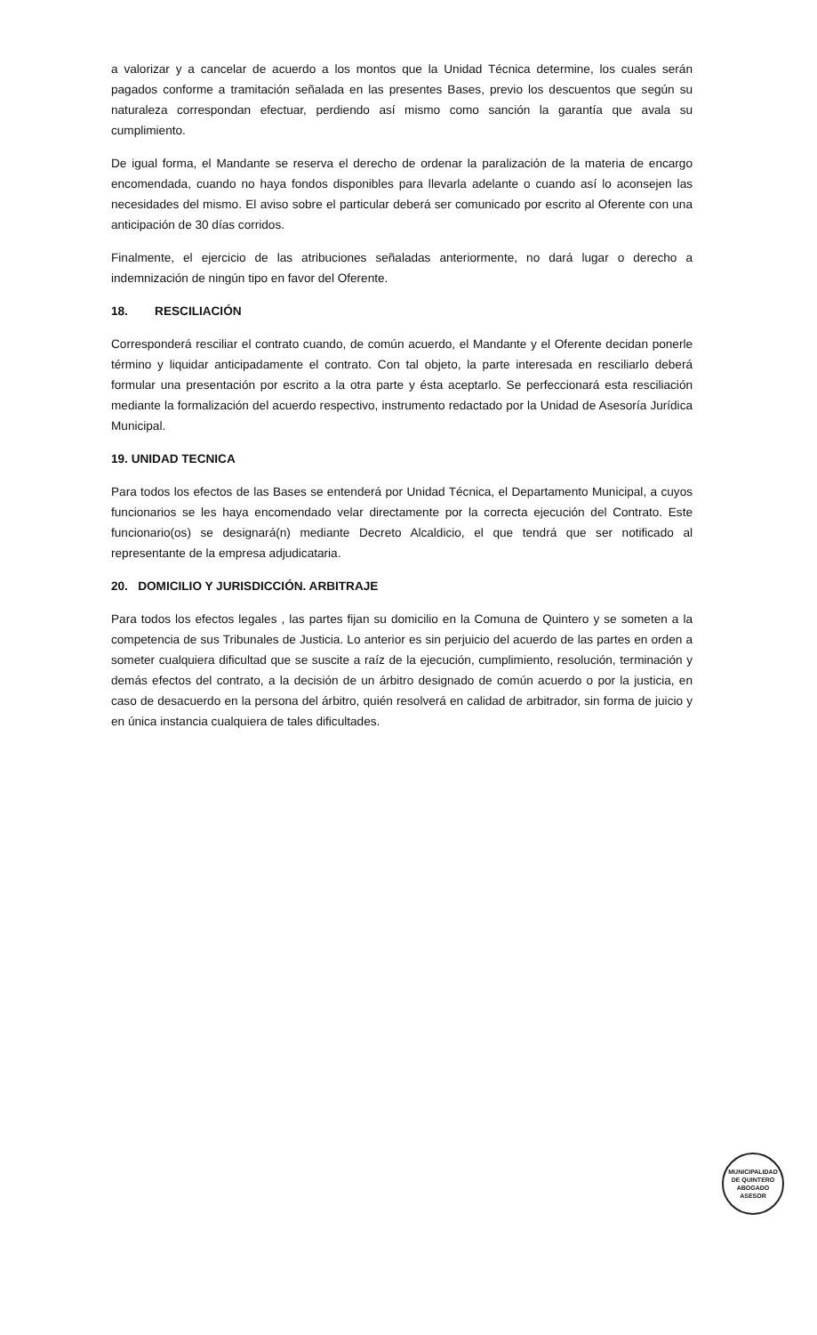a valorizar y a cancelar de acuerdo a los montos que la Unidad Técnica determine, los cuales serán pagados conforme a tramitación señalada en las presentes Bases, previo los descuentos que según su naturaleza correspondan efectuar, perdiendo así mismo como sanción la garantía que avala su cumplimiento.
De igual forma, el Mandante se reserva el derecho de ordenar la paralización de la materia de encargo encomendada, cuando no haya fondos disponibles para llevarla adelante o cuando así lo aconsejen las necesidades del mismo. El aviso sobre el particular deberá ser comunicado por escrito al Oferente con una anticipación de 30 días corridos.
Finalmente, el ejercicio de las atribuciones señaladas anteriormente, no dará lugar o derecho a indemnización de ningún tipo en favor del Oferente.
18. RESCILIACIÓN
Corresponderá resciliar el contrato cuando, de común acuerdo, el Mandante y el Oferente decidan ponerle término y liquidar anticipadamente el contrato. Con tal objeto, la parte interesada en resciliarlo deberá formular una presentación por escrito a la otra parte y ésta aceptarlo. Se perfeccionará esta resciliación mediante la formalización del acuerdo respectivo, instrumento redactado por la Unidad de Asesoría Jurídica Municipal.
19. UNIDAD TECNICA
Para todos los efectos de las Bases se entenderá por Unidad Técnica, el Departamento Municipal, a cuyos funcionarios se les haya encomendado velar directamente por la correcta ejecución del Contrato. Este funcionario(os) se designará(n) mediante Decreto Alcaldicio, el que tendrá que ser notificado al representante de la empresa adjudicataria.
20. DOMICILIO Y JURISDICCIÓN. ARBITRAJE
Para todos los efectos legales , las partes fijan su domicilio en la Comuna de Quintero y se someten a la competencia de sus Tribunales de Justicia. Lo anterior es sin perjuicio del acuerdo de las partes en orden a someter cualquiera dificultad que se suscite a raíz de la ejecución, cumplimiento, resolución, terminación y demás efectos del contrato, a la decisión de un árbitro designado de común acuerdo o por la justicia, en caso de desacuerdo en la persona del árbitro, quién resolverá en calidad de arbitrador, sin forma de juicio y en única instancia cualquiera de tales dificultades.
MUNICIPALIDAD DE QUINTERO
ABOGADO
ASESOR